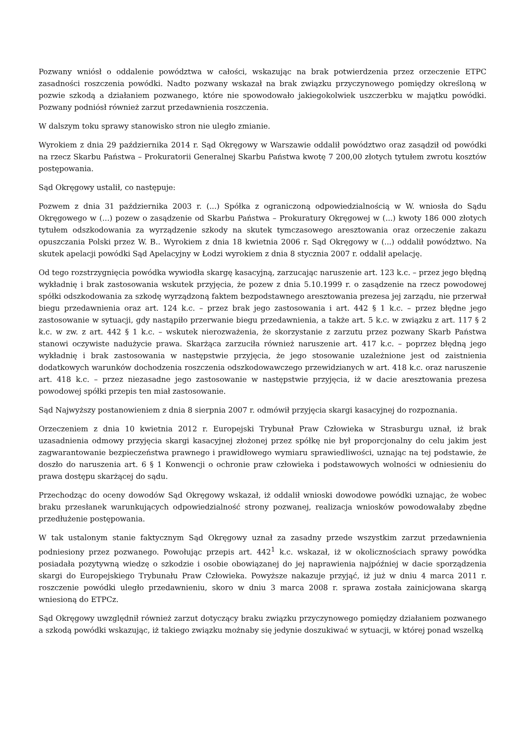Pozwany wniósł o oddalenie powództwa w całości, wskazując na brak potwierdzenia przez orzeczenie ETPC zasadności roszczenia powódki. Nadto pozwany wskazał na brak związku przyczynowego pomiędzy określoną w pozwie szkodą a działaniem pozwanego, które nie spowodowało jakiegokolwiek uszczerbku w majątku powódki. Pozwany podniósł również zarzut przedawnienia roszczenia.
W dalszym toku sprawy stanowisko stron nie uległo zmianie.
Wyrokiem z dnia 29 października 2014 r. Sąd Okręgowy w Warszawie oddalił powództwo oraz zasądził od powódki na rzecz Skarbu Państwa – Prokuratorii Generalnej Skarbu Państwa kwotę 7 200,00 złotych tytułem zwrotu kosztów postępowania.
Sąd Okręgowy ustalił, co następuje:
Pozwem z dnia 31 października 2003 r. (...) Spółka z ograniczoną odpowiedzialnością w W. wniosła do Sądu Okręgowego w (...) pozew o zasądzenie od Skarbu Państwa – Prokuratury Okręgowej w (...) kwoty 186 000 złotych tytułem odszkodowania za wyrządzenie szkody na skutek tymczasowego aresztowania oraz orzeczenie zakazu opuszczania Polski przez W. B.. Wyrokiem z dnia 18 kwietnia 2006 r. Sąd Okręgowy w (...) oddalił powództwo. Na skutek apelacji powódki Sąd Apelacyjny w Łodzi wyrokiem z dnia 8 stycznia 2007 r. oddalił apelację.
Od tego rozstrzygnięcia powódka wywiodła skargę kasacyjną, zarzucając naruszenie art. 123 k.c. – przez jego błędną wykładnię i brak zastosowania wskutek przyjęcia, że pozew z dnia 5.10.1999 r. o zasądzenie na rzecz powodowej spółki odszkodowania za szkodę wyrządzoną faktem bezpodstawnego aresztowania prezesa jej zarządu, nie przerwał biegu przedawnienia oraz art. 124 k.c. – przez brak jego zastosowania i art. 442 § 1 k.c. – przez błędne jego zastosowanie w sytuacji, gdy nastąpiło przerwanie biegu przedawnienia, a także art. 5 k.c. w związku z art. 117 § 2 k.c. w zw. z art. 442 § 1 k.c. – wskutek nierozważenia, że skorzystanie z zarzutu przez pozwany Skarb Państwa stanowi oczywiste nadużycie prawa. Skarżąca zarzuciła również naruszenie art. 417 k.c. – poprzez błędną jego wykładnię i brak zastosowania w następstwie przyjęcia, że jego stosowanie uzależnione jest od zaistnienia dodatkowych warunków dochodzenia roszczenia odszkodowawczego przewidzianych w art. 418 k.c. oraz naruszenie art. 418 k.c. – przez niezasadne jego zastosowanie w następstwie przyjęcia, iż w dacie aresztowania prezesa powodowej spółki przepis ten miał zastosowanie.
Sąd Najwyższy postanowieniem z dnia 8 sierpnia 2007 r. odmówił przyjęcia skargi kasacyjnej do rozpoznania.
Orzeczeniem z dnia 10 kwietnia 2012 r. Europejski Trybunał Praw Człowieka w Strasburgu uznał, iż brak uzasadnienia odmowy przyjęcia skargi kasacyjnej złożonej przez spółkę nie był proporcjonalny do celu jakim jest zagwarantowanie bezpieczeństwa prawnego i prawidłowego wymiaru sprawiedliwości, uznając na tej podstawie, że doszło do naruszenia art. 6 § 1 Konwencji o ochronie praw człowieka i podstawowych wolności w odniesieniu do prawa dostępu skarżącej do sądu.
Przechodząc do oceny dowodów Sąd Okręgowy wskazał, iż oddalił wnioski dowodowe powódki uznając, że wobec braku przesłanek warunkujących odpowiedzialność strony pozwanej, realizacja wniosków powodowałaby zbędne przedłużenie postępowania.
W tak ustalonym stanie faktycznym Sąd Okręgowy uznał za zasadny przede wszystkim zarzut przedawnienia podniesiony przez pozwanego. Powołując przepis art. 442<sup>1</sup> k.c. wskazał, iż w okolicznościach sprawy powódka posiadała pozytywną wiedzę o szkodzie i osobie obowiązanej do jej naprawienia najpóźniej w dacie sporządzenia skargi do Europejskiego Trybunału Praw Człowieka. Powyższe nakazuje przyjąć, iż już w dniu 4 marca 2011 r. roszczenie powódki uległo przedawnieniu, skoro w dniu 3 marca 2008 r. sprawa została zainicjowana skargą wniesioną do ETPCz.
Sąd Okręgowy uwzględnił również zarzut dotyczący braku związku przyczynowego pomiędzy działaniem pozwanego a szkodą powódki wskazując, iż takiego związku możnaby się jedynie doszukiwać w sytuacji, w której ponad wszelką